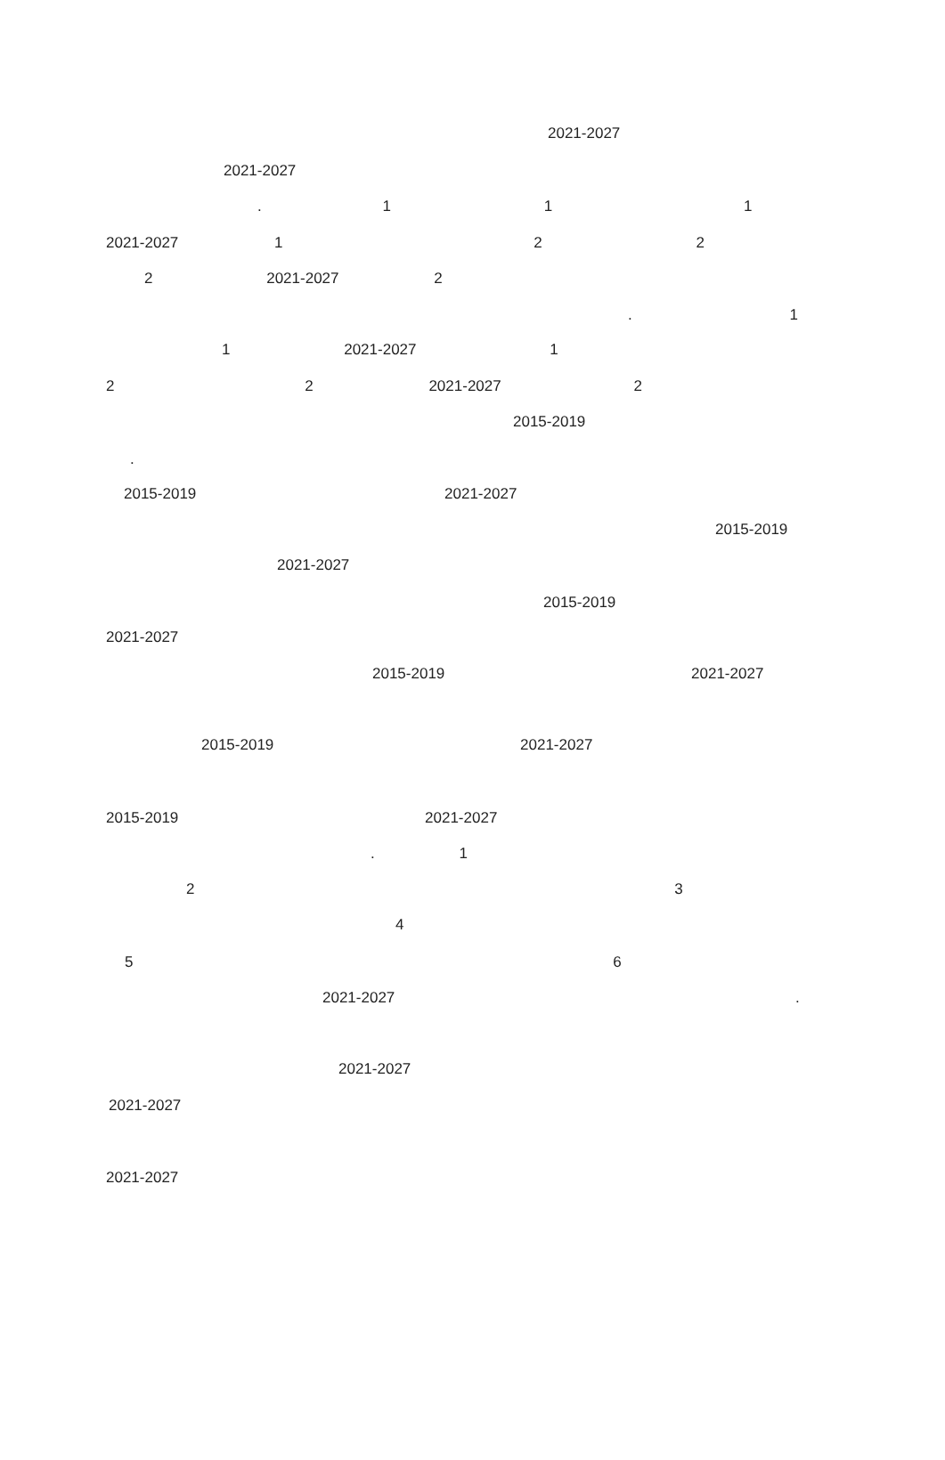2021-2027
2021-2027
. 1 1 1
2021-2027 1 2 2
2 2021-2027 2
. 1
1 2021-2027 1
2 2 2021-2027 2
2015-2019
.
2015-2019 2021-2027
2015-2019
2021-2027
2015-2019
2021-2027
2015-2019 2021-2027
2015-2019 2021-2027
2015-2019 2021-2027
. 1
2 3
4
5 6
2021-2027 .
2021-2027
2021-2027
2021-2027